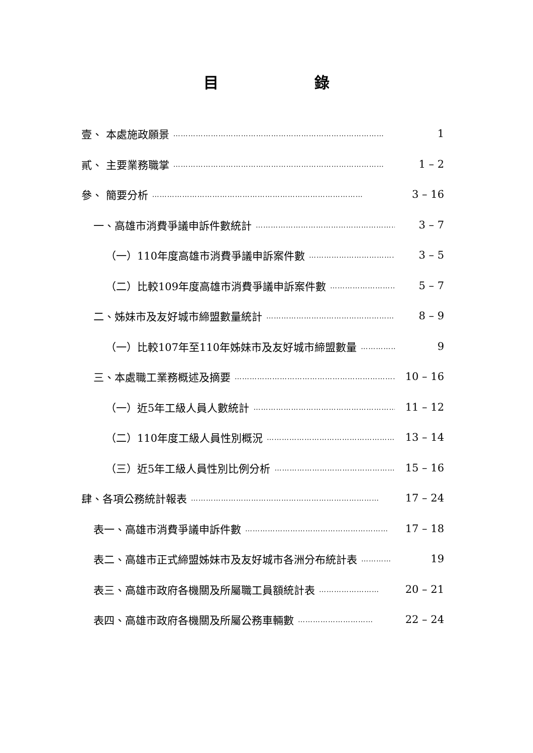目 錄
壹、 本處施政願景 ………………………………………………………………………… 1
貳、 主要業務職掌 ………………………………………………………………………… 1 – 2
參、 簡要分析 ………………………………………………………………………… 3 – 16
一、高雄市消費爭議申訴件數統計 ………………………………………………………… 3 – 7
（一）110年度高雄市消費爭議申訴案件數 ………………………………………… 3 – 5
（二）比較109年度高雄市消費爭議申訴案件數 ………………………………… 5 – 7
二、姊妹市及友好城市締盟數量統計 ………………………………………………… 8 – 9
（一）比較107年至110年姊妹市及友好城市締盟數量 …………………… 9
三、本處職工業務概述及摘要 ………………………………………………………… 10 – 16
（一）近5年工級人員人數統計 ………………………………………………… 11 – 12
（二）110年度工級人員性別概況 ………………………………………………… 13 – 14
（三）近5年工級人員性別比例分析 ………………………………………… 15 – 16
肆、各項公務統計報表 ………………………………………………………………… 17 – 24
表一、高雄市消費爭議申訴件數 ………………………………………………… 17 – 18
表二、高雄市正式締盟姊妹市及友好城市各洲分布統計表 ………… 19
表三、高雄市政府各機關及所屬職工員額統計表 …………………… 20 – 21
表四、高雄市政府各機關及所屬公務車輛數 ………………………… 22 – 24